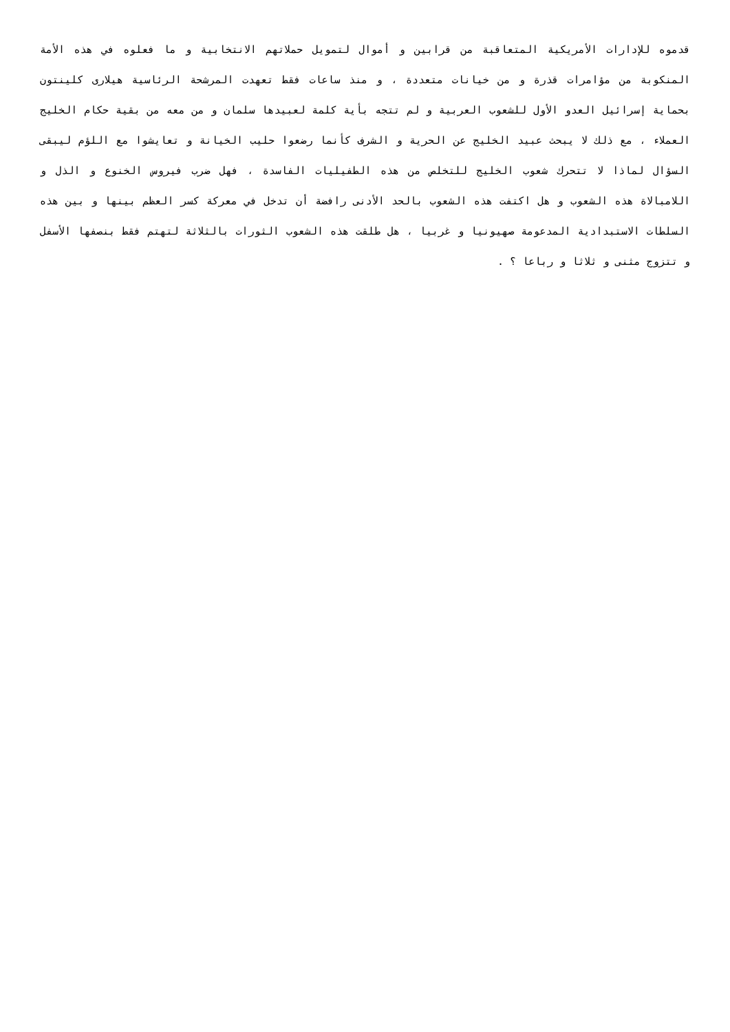قدموه للإدارات الأمريكية المتعاقبة من قرابين و أموال لتمويل حملاتهم الانتخابية و ما فعلوه في هذه الأمة المنكوبة من مؤامرات قذرة و من خيانات متعددة ، و منذ ساعات فقط تعهدت المرشحة الرئاسية هيلارى كلينتون بحماية إسرائيل العدو الأول للشعوب العربية و لم تتجه بأية كلمة لعبيدها سلمان و من معه من بقية حكام الخليج العملاء ، مع ذلك لا يبحث عبيد الخليج عن الحرية و الشرف كأنما رضعوا حليب الخيانة و تعايشوا مع اللؤم ليبقى السؤال لماذا لا تتحرك شعوب الخليج للتخلص من هذه الطفيليات الفاسدة ، فهل ضرب فيروس الخنوع و الذل و اللامبالاة هذه الشعوب و هل اكتفت هذه الشعوب بالحد الأدنى رافضة أن تدخل في معركة كسر العظم بينها و بين هذه السلطات الاستبدادية المدعومة صهيونيا و غربيا ، هل طلقت هذه الشعوب الثورات بالثلاثة لتهتم فقط بنصفها الأسفل و تتزوج مثنى و ثلاثا و رباعا ؟ .